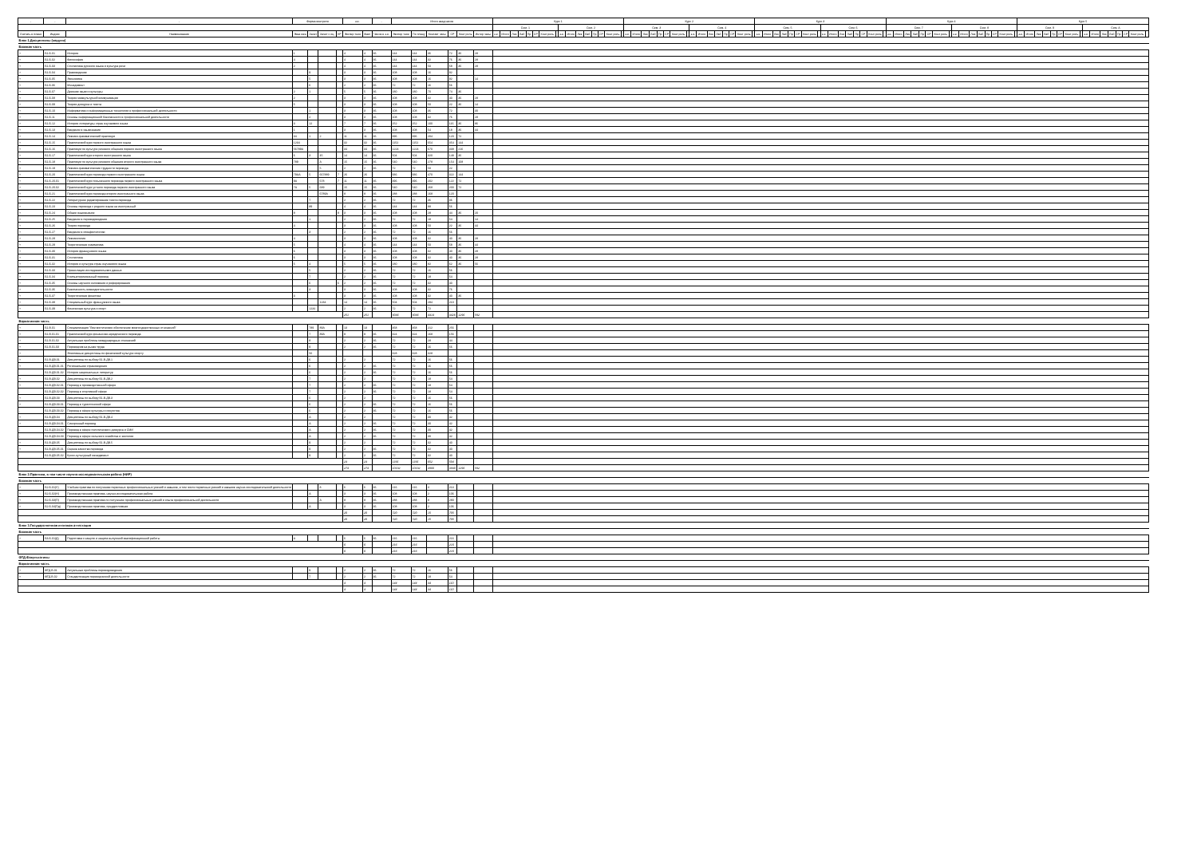| - | - | - | Форма контроля | | | | з.е. | | - | Итого акад.часов | | | | | | Курс 1 | | | | | | | | | | | | | | | | Курс 2 | | | | | | | | | | | | | | | | Курс 3 | | | | | | | | | | | | | | | | Курс 4 | | | | | | | | | | | | | | | | Курс 5 | | | | | | | | | | | | | | | |
| --- | --- | --- | --- | --- | --- | --- | --- | --- | --- | --- | --- | --- | --- | --- | --- | --- | --- | --- | --- | --- | --- | --- | --- | --- | --- | --- | --- | --- | --- | --- | --- | --- | --- | --- | --- | --- | --- | --- | --- | --- | --- | --- | --- | --- | --- | --- | --- | --- | --- | --- | --- | --- | --- | --- | --- | --- | --- | --- | --- | --- | --- | --- | --- | --- | --- | --- | --- | --- | --- | --- | --- | --- | --- | --- | --- | --- | --- | --- | --- | --- | --- | --- | --- | --- | --- | --- | --- | --- | --- | --- | --- | --- | --- | --- | --- |
| | | | | | | | | | | | | | | | | Сем. 1 | | | | | | | | Сем. 2 | | | | | | | | Сем. 3 | | | | | | | | Сем. 4 | | | | | | | | Сем. 5 | | | | | | | | Сем. 6 | | | | | | | | Сем. 7 | | | | | | | | Сем. 8 | | | | | | | | Сем. 9 | | | | | | | | Сем. А | | | | | | | |
| Считать в плане | Индекс | Наименование | Экза мен | Зачет | Зачет с оц. | КР | Экспер тное | Факт | Часов в з.е. | Экспер тное | По плану | Контакт часы | СР | Конт роль | Интер часы | з.е. | Итого | Лек | Лаб | Пр | СР | Конт роль | | з.е. | Итого | Лек | Лаб | Пр | СР | Конт роль | | з.е. | Итого | Лек | Лаб | Пр | СР | Конт роль | | з.е. | Итого | Лек | Лаб | Пр | СР | Конт роль | | з.е. | Итого | Лек | Лаб | Пр | СР | Конт роль | | з.е. | Итого | Лек | Лаб | Пр | СР | Конт роль | | з.е. | Итого | Лек | Лаб | Пр | СР | Конт роль | | з.е. | Итого | Лек | Лаб | Пр | СР | Конт роль | | з.е. | Итого | Лек | Лаб | Пр | СР | Конт роль | | з.е. | Итого | Лек | Лаб | Пр | СР | Конт роль | |
| Блок 1.Дисциплины (модули) | | | | | | | | | | | | | | | | | | | | | | | | | | | | | | | | | | | | | | | | | | | | | | | | | | | | | | | | | | | | | | | | | | | | | | | | | | | | | | | | | | | | | | | | | | | | | | | |
| Базовая часть | | | | | | | | | | | | | | | | | | | | | | | | | | | | | | | | | | | | | | | | | | | | | | | | | | | | | | | | | | | | | | | | | | | | | | | | | | | | | | | | | | | | | | | | | | | | | | | |
| + | Б1.Б.01 | История | 1 | | | | 4 | 4 | 36 | 144 | 144 | 36 | 72 | 36 | 28 | | | | | | | | | | | | | | | | | | | | | | | | | | | | | | | | | | | | | | | | | | | | | | | | | | | | | | | | | | | | | | | | | | | | | | | | | | | | | | | | |
| + | Б1.Б.02 | Философия | 4 | | | | 4 | 4 | 36 | 144 | 144 | 32 | 76 | 36 | 28 | | | | | | | | | | | | | | | | | | | | | | | | | | | | | | | | | | | | | | | | | | | | | | | | | | | | | | | | | | | | | | | | | | | | | | | | | | | | | | | | |
| + | Б1.Б.03 | Стилистика русского языка и культура речи | 2 | | | | 4 | 4 | 36 | 144 | 144 | 50 | 58 | 36 | 28 | | | | | | | | | | | | | | | | | | | | | | | | | | | | | | | | | | | | | | | | | | | | | | | | | | | | | | | | | | | | | | | | | | | | | | | | | | | | | | | | |
| + | Б1.Б.04 | Правоведение | | 9 | | | 3 | 3 | 36 | 108 | 108 | 16 | 92 | | | | | | | | | | | | | | | | | | | | | | | | | | | | | | | | | | | | | | | | | | | | | | | | | | | | | | | | | | | | | | | | | | | | | | | | | | | | | | | | | | |
| + | Б1.Б.05 | Экономика | | 5 | | | 3 | 3 | 36 | 108 | 108 | 16 | 92 | | 14 | | | | | | | | | | | | | | | | | | | | | | | | | | | | | | | | | | | | | | | | | | | | | | | | | | | | | | | | | | | | | | | | | | | | | | | | | | | | | | | | |
| + | Б1.Б.06 | Менеджмент | | 6 | | | 2 | 2 | 36 | 72 | 72 | 16 | 56 | | | | | | | | | | | | | | | | | | | | | | | | | | | | | | | | | | | | | | | | | | | | | | | | | | | | | | | | | | | | | | | | | | | | | | | | | | | | | | | | | | |
| + | Б1.Б.07 | Древние языки и культуры | 2 | 1 | | | 5 | 5 | 36 | 180 | 180 | 70 | 74 | 36 | | | | | | | | | | | | | | | | | | | | | | | | | | | | | | | | | | | | | | | | | | | | | | | | | | | | | | | | | | | | | | | | | | | | | | | | | | | | | | | | | |
| + | Б1.Б.08 | Теория межкультурной коммуникации | 2 | | | | 3 | 3 | 36 | 108 | 108 | 32 | 40 | 36 | 28 | | | | | | | | | | | | | | | | | | | | | | | | | | | | | | | | | | | | | | | | | | | | | | | | | | | | | | | | | | | | | | | | | | | | | | | | | | | | | | | | |
| + | Б1.Б.09 | Теория дискурса и текста | 5 | | | | 3 | 3 | 36 | 108 | 108 | 50 | 22 | 36 | 14 | | | | | | | | | | | | | | | | | | | | | | | | | | | | | | | | | | | | | | | | | | | | | | | | | | | | | | | | | | | | | | | | | | | | | | | | | | | | | | | | |
| + | Б1.Б.10 | Информатика и информационные технологии в профессиональной деятельности | | 1 | | | 3 | 3 | 36 | 108 | 108 | 36 | 72 | | 30 | | | | | | | | | | | | | | | | | | | | | | | | | | | | | | | | | | | | | | | | | | | | | | | | | | | | | | | | | | | | | | | | | | | | | | | | | | | | | | | | |
| + | Б1.Б.11 | Основы информационной безопасности в профессиональной деятельности | | 2 | | | 3 | 3 | 36 | 108 | 108 | 32 | 76 | | 28 | | | | | | | | | | | | | | | | | | | | | | | | | | | | | | | | | | | | | | | | | | | | | | | | | | | | | | | | | | | | | | | | | | | | | | | | | | | | | | | | |
| + | Б1.Б.12 | История литературы стран изучаемого языка | 3 | 12 | | | 7 | 7 | 36 | 252 | 252 | 100 | 116 | 36 | 86 | | | | | | | | | | | | | | | | | | | | | | | | | | | | | | | | | | | | | | | | | | | | | | | | | | | | | | | | | | | | | | | | | | | | | | | | | | | | | | | | |
| + | Б1.Б.13 | Введение в языкознание | 1 | | | | 3 | 3 | 36 | 108 | 108 | 54 | 18 | 36 | 44 | | | | | | | | | | | | | | | | | | | | | | | | | | | | | | | | | | | | | | | | | | | | | | | | | | | | | | | | | | | | | | | | | | | | | | | | | | | | | | | | |
| + | Б1.Б.14 | Лексико-грамматический практикум | 34 | 1 | 2 | | 11 | 11 | 36 | 396 | 396 | 204 | 120 | 72 | | | | | | | | | | | | | | | | | | | | | | | | | | | | | | | | | | | | | | | | | | | | | | | | | | | | | | | | | | | | | | | | | | | | | | | | | | | | | | | | | |
| + | Б1.Б.15 | Практический курс первого иностранного языка | 1234 | | | | 32 | 32 | 36 | 1152 | 1152 | 654 | 354 | 144 | | | | | | | | | | | | | | | | | | | | | | | | | | | | | | | | | | | | | | | | | | | | | | | | | | | | | | | | | | | | | | | | | | | | | | | | | | | | | | | | | |
| + | Б1.Б.16 | Практикум по культуре речевого общения первого иностранного языка | 56789A | | | | 34 | 34 | 36 | 1224 | 1224 | 670 | 338 | 216 | | | | | | | | | | | | | | | | | | | | | | | | | | | | | | | | | | | | | | | | | | | | | | | | | | | | | | | | | | | | | | | | | | | | | | | | | | | | | | | | | |
| + | Б1.Б.17 | Практический курс второго иностранного языка | 6 | 3 | 45 | | 14 | 14 | 36 | 504 | 504 | 320 | 148 | 36 | | | | | | | | | | | | | | | | | | | | | | | | | | | | | | | | | | | | | | | | | | | | | | | | | | | | | | | | | | | | | | | | | | | | | | | | | | | | | | | | | |
| + | Б1.Б.18 | Практикум по культуре речевого общения второго иностранного языка | 789 | | A | | 15 | 15 | 36 | 540 | 540 | 278 | 154 | 108 | | | | | | | | | | | | | | | | | | | | | | | | | | | | | | | | | | | | | | | | | | | | | | | | | | | | | | | | | | | | | | | | | | | | | | | | | | | | | | | | | |
| + | Б1.Б.19 | Лексико-грамматические трудности перевода | | | 5 | | 2 | 2 | 36 | 72 | 72 | 50 | 22 | | | | | | | | | | | | | | | | | | | | | | | | | | | | | | | | | | | | | | | | | | | | | | | | | | | | | | | | | | | | | | | | | | | | | | | | | | | | | | | | | | |
| + | Б1.Б.20 | Практический курс перевода первого иностранного языка | 79AA | 5 | 667889 | 7 | 26 | 26 | | 936 | 936 | 470 | 322 | 144 | | | | | | | | | | | | | | | | | | | | | | | | | | | | | | | | | | | | | | | | | | | | | | | | | | | | | | | | | | | | | | | | | | | | | | | | | | | | | | | | | |
| + | Б1.Б.20.01 | Практический курс письменного перевода первого иностранного языка | 9A | | 678 | 7 | 11 | 11 | 36 | 396 | 396 | 202 | 122 | 72 | | | | | | | | | | | | | | | | | | | | | | | | | | | | | | | | | | | | | | | | | | | | | | | | | | | | | | | | | | | | | | | | | | | | | | | | | | | | | | | | | |
| + | Б1.Б.20.02 | Практический курс устного перевода первого иностранного языка | 7A | 5 | 689 | | 15 | 15 | 36 | 540 | 540 | 268 | 200 | 72 | | | | | | | | | | | | | | | | | | | | | | | | | | | | | | | | | | | | | | | | | | | | | | | | | | | | | | | | | | | | | | | | | | | | | | | | | | | | | | | | | |
| + | Б1.Б.21 | Практический курс перевода второго иностранного языка | | | 6789A | | 8 | 8 | 36 | 288 | 288 | 168 | 120 | | | | | | | | | | | | | | | | | | | | | | | | | | | | | | | | | | | | | | | | | | | | | | | | | | | | | | | | | | | | | | | | | | | | | | | | | | | | | | | | | | |
| + | Б1.Б.22 | Литературное редактирование текста перевода | | 7 | | | 2 | 2 | 36 | 72 | 72 | 36 | 36 | | | | | | | | | | | | | | | | | | | | | | | | | | | | | | | | | | | | | | | | | | | | | | | | | | | | | | | | | | | | | | | | | | | | | | | | | | | | | | | | | | |
| + | Б1.Б.23 | Основы перевода с родного языка на иностранный | | 89 | | | 4 | 4 | 36 | 144 | 144 | 88 | 56 | | | | | | | | | | | | | | | | | | | | | | | | | | | | | | | | | | | | | | | | | | | | | | | | | | | | | | | | | | | | | | | | | | | | | | | | | | | | | | | | | | |
| + | Б1.Б.24 | Общее языкознание | 8 | | | 8 | 3 | 3 | 36 | 108 | 108 | 28 | 44 | 36 | 20 | | | | | | | | | | | | | | | | | | | | | | | | | | | | | | | | | | | | | | | | | | | | | | | | | | | | | | | | | | | | | | | | | | | | | | | | | | | | | | | | |
| + | Б1.Б.25 | Введение в переводоведение | | 1 | | | 2 | 2 | 36 | 72 | 72 | 18 | 54 | | 14 | | | | | | | | | | | | | | | | | | | | | | | | | | | | | | | | | | | | | | | | | | | | | | | | | | | | | | | | | | | | | | | | | | | | | | | | | | | | | | | | |
| + | Б1.Б.26 | Теория перевода | 4 | | | | 3 | 3 | 36 | 108 | 108 | 50 | 22 | 36 | 44 | | | | | | | | | | | | | | | | | | | | | | | | | | | | | | | | | | | | | | | | | | | | | | | | | | | | | | | | | | | | | | | | | | | | | | | | | | | | | | | | |
| + | Б1.Б.27 | Введение в спецфилологию | | 3 | | | 2 | 2 | 36 | 72 | 72 | 16 | 56 | | | | | | | | | | | | | | | | | | | | | | | | | | | | | | | | | | | | | | | | | | | | | | | | | | | | | | | | | | | | | | | | | | | | | | | | | | | | | | | | | | |
| + | Б1.Б.28 | Лексикология | 4 | | | | 3 | 3 | 36 | 108 | 108 | 32 | 40 | 36 | 28 | | | | | | | | | | | | | | | | | | | | | | | | | | | | | | | | | | | | | | | | | | | | | | | | | | | | | | | | | | | | | | | | | | | | | | | | | | | | | | | | |
| + | Б1.Б.29 | Теоретическая грамматика | 5 | | | | 4 | 4 | 36 | 144 | 144 | 50 | 58 | 36 | 44 | | | | | | | | | | | | | | | | | | | | | | | | | | | | | | | | | | | | | | | | | | | | | | | | | | | | | | | | | | | | | | | | | | | | | | | | | | | | | | | | |
| + | Б1.Б.30 | История французского языка | 6 | | | | 3 | 3 | 36 | 108 | 108 | 32 | 40 | 36 | 28 | | | | | | | | | | | | | | | | | | | | | | | | | | | | | | | | | | | | | | | | | | | | | | | | | | | | | | | | | | | | | | | | | | | | | | | | | | | | | | | | |
| + | Б1.Б.31 | Стилистика | 6 | | | | 3 | 3 | 36 | 108 | 108 | 32 | 40 | 36 | 28 | | | | | | | | | | | | | | | | | | | | | | | | | | | | | | | | | | | | | | | | | | | | | | | | | | | | | | | | | | | | | | | | | | | | | | | | | | | | | | | | |
| + | Б1.Б.32 | История и культура стран изучаемого языка | 5 | 4 | | | 5 | 5 | 36 | 180 | 180 | 82 | 62 | 36 | 56 | | | | | | | | | | | | | | | | | | | | | | | | | | | | | | | | | | | | | | | | | | | | | | | | | | | | | | | | | | | | | | | | | | | | | | | | | | | | | | | | |
| + | Б1.Б.33 | Презентация исследовательских данных | | 5 | | | 2 | 2 | 36 | 72 | 72 | 16 | 56 | | | | | | | | | | | | | | | | | | | | | | | | | | | | | | | | | | | | | | | | | | | | | | | | | | | | | | | | | | | | | | | | | | | | | | | | | | | | | | | | | | |
| + | Б1.Б.34 | Компьютеризованный перевод | | 7 | | | 2 | 2 | 36 | 72 | 72 | 18 | 54 | | | | | | | | | | | | | | | | | | | | | | | | | | | | | | | | | | | | | | | | | | | | | | | | | | | | | | | | | | | | | | | | | | | | | | | | | | | | | | | | | | |
| + | Б1.Б.35 | Основы научного изложения и реферирования | | 6 | | 6 | 2 | 2 | 36 | 72 | 72 | 32 | 40 | | | | | | | | | | | | | | | | | | | | | | | | | | | | | | | | | | | | | | | | | | | | | | | | | | | | | | | | | | | | | | | | | | | | | | | | | | | | | | | | | | |
| + | Б1.Б.36 | Безопасность жизнедеятельности | | 3 | | | 3 | 3 | 36 | 108 | 108 | 32 | 76 | | | | | | | | | | | | | | | | | | | | | | | | | | | | | | | | | | | | | | | | | | | | | | | | | | | | | | | | | | | | | | | | | | | | | | | | | | | | | | | | | | |
| + | Б1.Б.37 | Теоретическая фонетика | 3 | | | | 3 | 3 | 36 | 108 | 108 | 32 | 40 | 36 | | | | | | | | | | | | | | | | | | | | | | | | | | | | | | | | | | | | | | | | | | | | | | | | | | | | | | | | | | | | | | | | | | | | | | | | | | | | | | | | | |
| + | Б1.Б.38 | Специальный курс французского языка | | | 1234 | | 14 | 14 | 36 | 504 | 504 | 294 | 210 | | | | | | | | | | | | | | | | | | | | | | | | | | | | | | | | | | | | | | | | | | | | | | | | | | | | | | | | | | | | | | | | | | | | | | | | | | | | | | | | | | |
| + | Б1.Б.39 | Физическая культура и спорт | | 1234 | | | 2 | 2 | 36 | 72 | 72 | 72 | | | | | | | | | | | | | | | | | | | | | | | | | | | | | | | | | | | | | | | | | | | | | | | | | | | | | | | | | | | | | | | | | | | | | | | | | | | | | | | | | | | |
| | | | | | | | 251 | 251 | | 9036 | 9036 | 4314 | 3426 | 1296 | 592 | | | | | | | | | | | | | | | | | | | | | | | | | | | | | | | | | | | | | | | | | | | | | | | | | | | | | | | | | | | | | | | | | | | | | | | | | | | | | | | | |
| Вариативная часть | | | | | | | | | | | | | | | | | | | | | | | | | | | | | | | | | | | | | | | | | | | | | | | | | | | | | | | | | | | | | | | | | | | | | | | | | | | | | | | | | | | | | | | | | | | | | | | |
| + | Б1.В.01 | Специализация "Лингвистическое обеспечение межгосударственных отношений" | | 789 | 89A | | 13 | 13 | | 468 | 468 | 212 | 256 | | | | | | | | | | | | | | | | | | | | | | | | | | | | | | | | | | | | | | | | | | | | | | | | | | | | | | | | | | | | | | | | | | | | | | | | | | | | | | | | | | |
| + | Б1.В.01.01 | Практический курс финансово-юридического перевода | | 7 | 89A | | 9 | 9 | 36 | 324 | 324 | 168 | 156 | | | | | | | | | | | | | | | | | | | | | | | | | | | | | | | | | | | | | | | | | | | | | | | | | | | | | | | | | | | | | | | | | | | | | | | | | | | | | | | | | | |
| + | Б1.В.01.02 | Актуальные проблемы международных отношений | | 8 | | | 2 | 2 | 36 | 72 | 72 | 28 | 44 | | | | | | | | | | | | | | | | | | | | | | | | | | | | | | | | | | | | | | | | | | | | | | | | | | | | | | | | | | | | | | | | | | | | | | | | | | | | | | | | | | |
| + | Б1.В.01.03 | Переводчик на рынке труда | | 9 | | | 2 | 2 | 36 | 72 | 72 | 16 | 56 | | | | | | | | | | | | | | | | | | | | | | | | | | | | | | | | | | | | | | | | | | | | | | | | | | | | | | | | | | | | | | | | | | | | | | | | | | | | | | | | | | |
| + | | Элективные дисциплины по физической культуре спорту | | 56 | | | | | | 328 | 328 | 328 | | | | | | | | | | | | | | | | | | | | | | | | | | | | | | | | | | | | | | | | | | | | | | | | | | | | | | | | | | | | | | | | | | | | | | | | | | | | | | | | | | | |
| + | Б1.В.ДВ.01 | Дисциплины по выбору Б1.В.ДВ.1 | | 6 | | | 2 | 2 | | 72 | 72 | 16 | 56 | | | | | | | | | | | | | | | | | | | | | | | | | | | | | | | | | | | | | | | | | | | | | | | | | | | | | | | | | | | | | | | | | | | | | | | | | | | | | | | | | | |
| + | Б1.В.ДВ.01.01 | Региональное страноведение | | 6 | | | 2 | 2 | 36 | 72 | 72 | 16 | 56 | | | | | | | | | | | | | | | | | | | | | | | | | | | | | | | | | | | | | | | | | | | | | | | | | | | | | | | | | | | | | | | | | | | | | | | | | | | | | | | | | | |
| - | Б1.В.ДВ.01.02 | История национальных литератур | | 6 | | | 2 | 2 | 36 | 72 | 72 | 16 | 56 | | | | | | | | | | | | | | | | | | | | | | | | | | | | | | | | | | | | | | | | | | | | | | | | | | | | | | | | | | | | | | | | | | | | | | | | | | | | | | | | | | |
| + | Б1.В.ДВ.02 | Дисциплины по выбору Б1.В.ДВ.2 | | 7 | | | 2 | 2 | | 72 | 72 | 18 | 54 | | | | | | | | | | | | | | | | | | | | | | | | | | | | | | | | | | | | | | | | | | | | | | | | | | | | | | | | | | | | | | | | | | | | | | | | | | | | | | | | | | |
| + | Б1.В.ДВ.02.01 | Перевод в производственной сфере | | 7 | | | 2 | 2 | 36 | 72 | 72 | 18 | 54 | | | | | | | | | | | | | | | | | | | | | | | | | | | | | | | | | | | | | | | | | | | | | | | | | | | | | | | | | | | | | | | | | | | | | | | | | | | | | | | | | | |
| - | Б1.В.ДВ.02.02 | Перевод в спортивной сфере | | 7 | | | 2 | 2 | 36 | 72 | 72 | 18 | 54 | | | | | | | | | | | | | | | | | | | | | | | | | | | | | | | | | | | | | | | | | | | | | | | | | | | | | | | | | | | | | | | | | | | | | | | | | | | | | | | | | | |
| + | Б1.В.ДВ.03 | Дисциплины по выбору Б1.В.ДВ.3 | | 6 | | | 2 | 2 | | 72 | 72 | 16 | 56 | | | | | | | | | | | | | | | | | | | | | | | | | | | | | | | | | | | | | | | | | | | | | | | | | | | | | | | | | | | | | | | | | | | | | | | | | | | | | | | | | | |
| + | Б1.В.ДВ.03.01 | Перевод в туристической сфере | | 6 | | | 2 | 2 | 36 | 72 | 72 | 16 | 56 | | | | | | | | | | | | | | | | | | | | | | | | | | | | | | | | | | | | | | | | | | | | | | | | | | | | | | | | | | | | | | | | | | | | | | | | | | | | | | | | | | |
| - | Б1.В.ДВ.03.02 | Перевод в сфере культуры и искусства | | 6 | | | 2 | 2 | 36 | 72 | 72 | 16 | 56 | | | | | | | | | | | | | | | | | | | | | | | | | | | | | | | | | | | | | | | | | | | | | | | | | | | | | | | | | | | | | | | | | | | | | | | | | | | | | | | | | | |
| + | Б1.В.ДВ.04 | Дисциплины по выбору Б1.В.ДВ.4 | | A | | | 2 | 2 | | 72 | 72 | 30 | 42 | | | | | | | | | | | | | | | | | | | | | | | | | | | | | | | | | | | | | | | | | | | | | | | | | | | | | | | | | | | | | | | | | | | | | | | | | | | | | | | | | | |
| + | Б1.В.ДВ.04.01 | Синхронный перевод | | A | | | 2 | 2 | 36 | 72 | 72 | 30 | 42 | | | | | | | | | | | | | | | | | | | | | | | | | | | | | | | | | | | | | | | | | | | | | | | | | | | | | | | | | | | | | | | | | | | | | | | | | | | | | | | | | | |
| - | Б1.В.ДВ.04.02 | Перевод в сфере политического дискурса и СМИ | | A | | | 2 | 2 | 36 | 72 | 72 | 30 | 42 | | | | | | | | | | | | | | | | | | | | | | | | | | | | | | | | | | | | | | | | | | | | | | | | | | | | | | | | | | | | | | | | | | | | | | | | | | | | | | | | | | |
| - | Б1.В.ДВ.04.03 | Перевод в сфере сельского хозяйства и экологии | | A | | | 2 | 2 | 36 | 72 | 72 | 30 | 42 | | | | | | | | | | | | | | | | | | | | | | | | | | | | | | | | | | | | | | | | | | | | | | | | | | | | | | | | | | | | | | | | | | | | | | | | | | | | | | | | | | |
| + | Б1.В.ДВ.05 | Дисциплины по выбору Б1.В.ДВ.5 | | 9 | | | 2 | 2 | | 72 | 72 | 32 | 40 | | | | | | | | | | | | | | | | | | | | | | | | | | | | | | | | | | | | | | | | | | | | | | | | | | | | | | | | | | | | | | | | | | | | | | | | | | | | | | | | | | |
| + | Б1.В.ДВ.05.01 | Оценка качества перевода | | 9 | | | 2 | 2 | 36 | 72 | 72 | 32 | 40 | | | | | | | | | | | | | | | | | | | | | | | | | | | | | | | | | | | | | | | | | | | | | | | | | | | | | | | | | | | | | | | | | | | | | | | | | | | | | | | | | | |
| - | Б1.В.ДВ.05.02 | Кросс-культурный менеджмент | | 9 | | | 2 | 2 | 36 | 72 | 72 | 32 | 40 | | | | | | | | | | | | | | | | | | | | | | | | | | | | | | | | | | | | | | | | | | | | | | | | | | | | | | | | | | | | | | | | | | | | | | | | | | | | | | | | | | |
| | | | | | | | 23 | 23 | | 1156 | 1156 | 652 | 504 | | | | | | | | | | | | | | | | | | | | | | | | | | | | | | | | | | | | | | | | | | | | | | | | | | | | | | | | | | | | | | | | | | | | | | | | | | | | | | | | | | |
| | | | | | | | 274 | 274 | | 10192 | 10192 | 4966 | 3930 | 1296 | 592 | | | | | | | | | | | | | | | | | | | | | | | | | | | | | | | | | | | | | | | | | | | | | | | | | | | | | | | | | | | | | | | | | | | | | | | | | | | | | | | | |
| Блок 2.Практики, в том числе научно-исследовательская работа (НИР) | | | | | | | | | | | | | | | | | | | | | | | | | | | | | | | | | | | | | | | | | | | | | | | | | | | | | | | | | | | | | | | | | | | | | | | | | | | | | | | | | | | | | | | | | | | | | | | |
| Базовая часть | | | | | | | | | | | | | | | | | | | | | | | | | | | | | | | | | | | | | | | | | | | | | | | | | | | | | | | | | | | | | | | | | | | | | | | | | | | | | | | | | | | | | | | | | | | | | | | |
| + | Б2.Б.01(У) | Учебная практика по получению первичных профессиональных умений и навыков, в том числе первичных умений и навыков научно-исследовательской деятельности | | | 8 | | 6 | 6 | 36 | 216 | 216 | 3 | 213 | | | | | | | | | | | | | | | | | | | | | | | | | | | | | | | | | | | | | | | | | | | | | | | | | | | | | | | | | | | | | | | | | | | | | | | | | | | | | | | | | | |
| + | Б2.Б.02(Н) | Производственная практика, научно-исследовательская работа | | A | | | 3 | 3 | 36 | 108 | 108 | 2 | 106 | | | | | | | | | | | | | | | | | | | | | | | | | | | | | | | | | | | | | | | | | | | | | | | | | | | | | | | | | | | | | | | | | | | | | | | | | | | | | | | | | | |
| + | Б2.Б.03(П) | Производственная практика по получению профессиональных умений и опыта профессиональной деятельности | | | A | | 8 | 8 | 36 | 288 | 288 | 8 | 280 | | | | | | | | | | | | | | | | | | | | | | | | | | | | | | | | | | | | | | | | | | | | | | | | | | | | | | | | | | | | | | | | | | | | | | | | | | | | | | | | | | |
| + | Б2.Б.04(Пд) | Производственная практика, преддипломная | | A | | | 3 | 3 | 36 | 108 | 108 | 2 | 106 | | | | | | | | | | | | | | | | | | | | | | | | | | | | | | | | | | | | | | | | | | | | | | | | | | | | | | | | | | | | | | | | | | | | | | | | | | | | | | | | | | |
| | | | | | | | 20 | 20 | | 720 | 720 | 15 | 705 | | | | | | | | | | | | | | | | | | | | | | | | | | | | | | | | | | | | | | | | | | | | | | | | | | | | | | | | | | | | | | | | | | | | | | | | | | | | | | | | | | |
| | | | | | | | 20 | 20 | | 720 | 720 | 15 | 705 | | | | | | | | | | | | | | | | | | | | | | | | | | | | | | | | | | | | | | | | | | | | | | | | | | | | | | | | | | | | | | | | | | | | | | | | | | | | | | | | | | |
| Блок 3.Государственная итоговая аттестация | | | | | | | | | | | | | | | | | | | | | | | | | | | | | | | | | | | | | | | | | | | | | | | | | | | | | | | | | | | | | | | | | | | | | | | | | | | | | | | | | | | | | | | | | | | | | | | |
| Базовая часть | | | | | | | | | | | | | | | | | | | | | | | | | | | | | | | | | | | | | | | | | | | | | | | | | | | | | | | | | | | | | | | | | | | | | | | | | | | | | | | | | | | | | | | | | | | | | | | |
| + | Б3.Б.01(Д) | Подготовка к защите и защита выпускной квалификационной работы | A | | | | 6 | 6 | 36 | 216 | 216 | | 216 | | | | | | | | | | | | | | | | | | | | | | | | | | | | | | | | | | | | | | | | | | | | | | | | | | | | | | | | | | | | | | | | | | | | | | | | | | | | | | | | | | |
| | | | | | | | 6 | 6 | | 216 | 216 | | 216 | | | | | | | | | | | | | | | | | | | | | | | | | | | | | | | | | | | | | | | | | | | | | | | | | | | | | | | | | | | | | | | | | | | | | | | | | | | | | | | | | | |
| | | | | | | | 6 | 6 | | 216 | 216 | | 216 | | | | | | | | | | | | | | | | | | | | | | | | | | | | | | | | | | | | | | | | | | | | | | | | | | | | | | | | | | | | | | | | | | | | | | | | | | | | | | | | | | |
| ФТД.Факультативы | | | | | | | | | | | | | | | | | | | | | | | | | | | | | | | | | | | | | | | | | | | | | | | | | | | | | | | | | | | | | | | | | | | | | | | | | | | | | | | | | | | | | | | | | | | | | | | |
| Вариативная часть | | | | | | | | | | | | | | | | | | | | | | | | | | | | | | | | | | | | | | | | | | | | | | | | | | | | | | | | | | | | | | | | | | | | | | | | | | | | | | | | | | | | | | | | | | | | | | | |
| + | ФТД.В.01 | Актуальные проблемы переводоведения | | 9 | | | 2 | 2 | 36 | 72 | 72 | 16 | 56 | | | | | | | | | | | | | | | | | | | | | | | | | | | | | | | | | | | | | | | | | | | | | | | | | | | | | | | | | | | | | | | | | | | | | | | | | | | | | | | | | | |
| + | ФТД.В.02 | Стандартизация переводческой деятельности | | 7 | | | 2 | 2 | 36 | 72 | 72 | 18 | 54 | | | | | | | | | | | | | | | | | | | | | | | | | | | | | | | | | | | | | | | | | | | | | | | | | | | | | | | | | | | | | | | | | | | | | | | | | | | | | | | | | | |
| | | | | | | | 4 | 4 | | 144 | 144 | 34 | 110 | | | | | | | | | | | | | | | | | | | | | | | | | | | | | | | | | | | | | | | | | | | | | | | | | | | | | | | | | | | | | | | | | | | | | | | | | | | | | | | | | | |
| | | | | | | | 4 | 4 | | 144 | 144 | 34 | 110 | | | | | | | | | | | | | | | | | | | | | | | | | | | | | | | | | | | | | | | | | | | | | | | | | | | | | | | | | | | | | | | | | | | | | | | | | | | | | | | | | | |